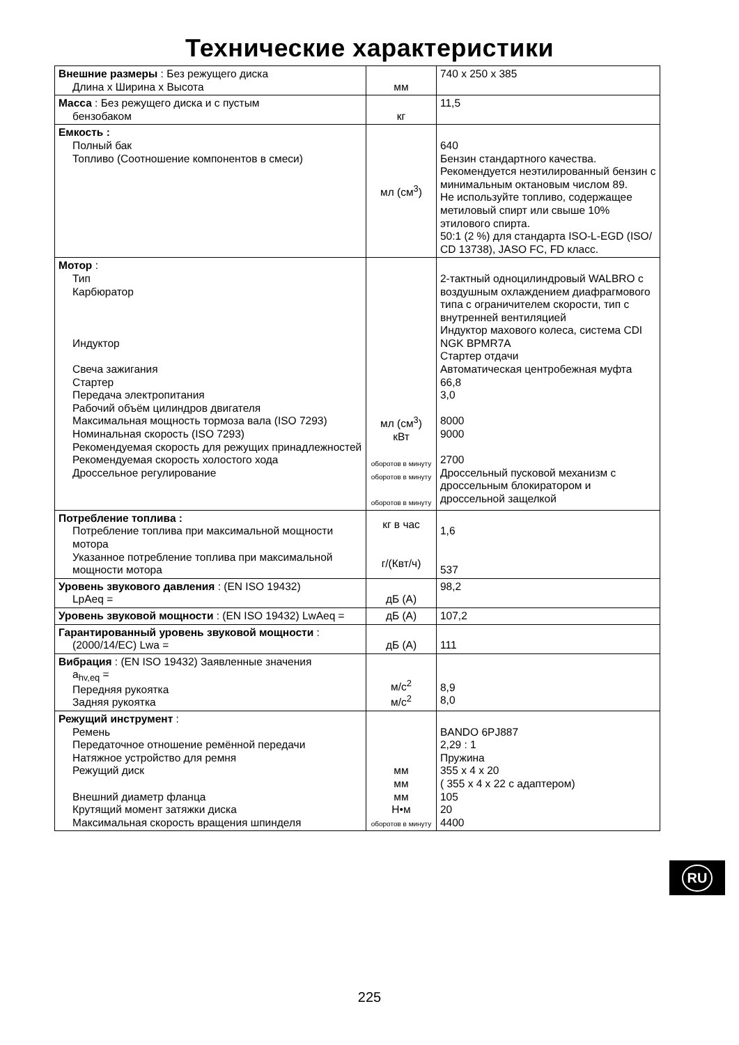Технические характеристики
| Внешние размеры : Без режущего диска Длина x Ширина x Высота | мм | 740 x 250 x 385 |
| Масса : Без режущего диска и с пустым бензобаком | кг | 11,5 |
| Емкость : Полный бак Топливо (Соотношение компонентов в смеси) | мл (см<sup>3</sup>) | 640 Бензин стандартного качества. Рекомендуется неэтилированный бензин с минимальным октановым числом 89. Не используйте топливо, содержащее метиловый спирт или свыше 10% этилового спирта. 50:1 (2 %) для стандарта ISO-L-EGD (ISO/ CD 13738), JASO FC, FD класс. |
| Мотор : Тип Карбюратор Индуктор Свеча зажигания Стартер Передача электропитания Рабочий объём цилиндров двигателя Максимальная мощность тормоза вала (ISO 7293) Номинальная скорость (ISO 7293) Рекомендуемая скорость для режущих принадлежностей Рекомендуемая скорость холостого хода Дроссельное регулирование | мл (см<sup>3</sup>) кВт оборотов в минуту оборотов в минуту оборотов в минуту | 2-тактный одноцилиндровый WALBRO с воздушным охлаждением диафрагмового типа с ограничителем скорости, тип с внутренней вентиляцией Индуктор махового колеса, система CDI NGK BPMR7A Стартер отдачи Автоматическая центробежная муфта 66,8 3,0 8000 9000 2700 Дроссельный пусковой механизм с дроссельным блокиратором и дроссельной защелкой |
| Потребление топлива : Потребление топлива при максимальной мощности мотора Указанное потребление топлива при максимальной мощности мотора | кг в час г/(Квт/ч) | 1,6 537 |
| Уровень звукового давления : (EN ISO 19432) LpAeq = | дБ (А) | 98,2 |
| Уровень звуковой мощности : (EN ISO 19432) LwAeq = | дБ (А) | 107,2 |
| Гарантированный уровень звуковой мощности : (2000/14/EC) Lwa = | дБ (А) | 111 |
| Вибрация : (EN ISO 19432) Заявленные значения a<sub>hv,eq</sub> = Передняя рукоятка Задняя рукоятка | м/с<sup>2</sup> м/с<sup>2</sup> | 8,9 8,0 |
| Режущий инструмент : Ремень Передаточное отношение ремённой передачи Натяжное устройство для ремня Режущий диск Внешний диаметр фланца Крутящий момент затяжки диска Максимальная скорость вращения шпинделя | мм мм мм Н•м оборотов в минуту | BANDO 6PJ887 2,29 : 1 Пружина 355 x 4 x 20 ( 355 x 4 x 22 с адаптером) 105 20 4400 |
RU
225